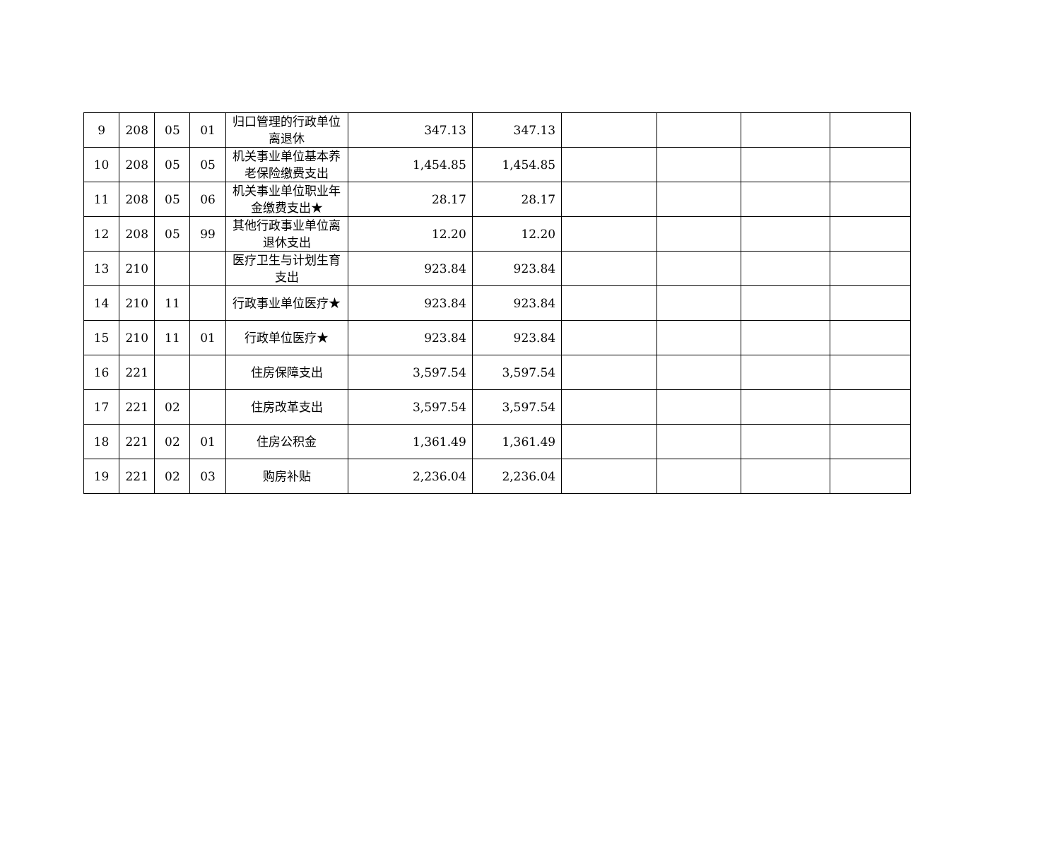| 9 | 208 | 05 | 01 | 归口管理的行政单位离退休 | 347.13 | 347.13 | | | | |
| 10 | 208 | 05 | 05 | 机关事业单位基本养老保险缴费支出 | 1,454.85 | 1,454.85 | | | | |
| 11 | 208 | 05 | 06 | 机关事业单位职业年金缴费支出★ | 28.17 | 28.17 | | | | |
| 12 | 208 | 05 | 99 | 其他行政事业单位离退休支出 | 12.20 | 12.20 | | | | |
| 13 | 210 | | | 医疗卫生与计划生育支出 | 923.84 | 923.84 | | | | |
| 14 | 210 | 11 | | 行政事业单位医疗★ | 923.84 | 923.84 | | | | |
| 15 | 210 | 11 | 01 | 行政单位医疗★ | 923.84 | 923.84 | | | | |
| 16 | 221 | | | 住房保障支出 | 3,597.54 | 3,597.54 | | | | |
| 17 | 221 | 02 | | 住房改革支出 | 3,597.54 | 3,597.54 | | | | |
| 18 | 221 | 02 | 01 | 住房公积金 | 1,361.49 | 1,361.49 | | | | |
| 19 | 221 | 02 | 03 | 购房补贴 | 2,236.04 | 2,236.04 | | | | |